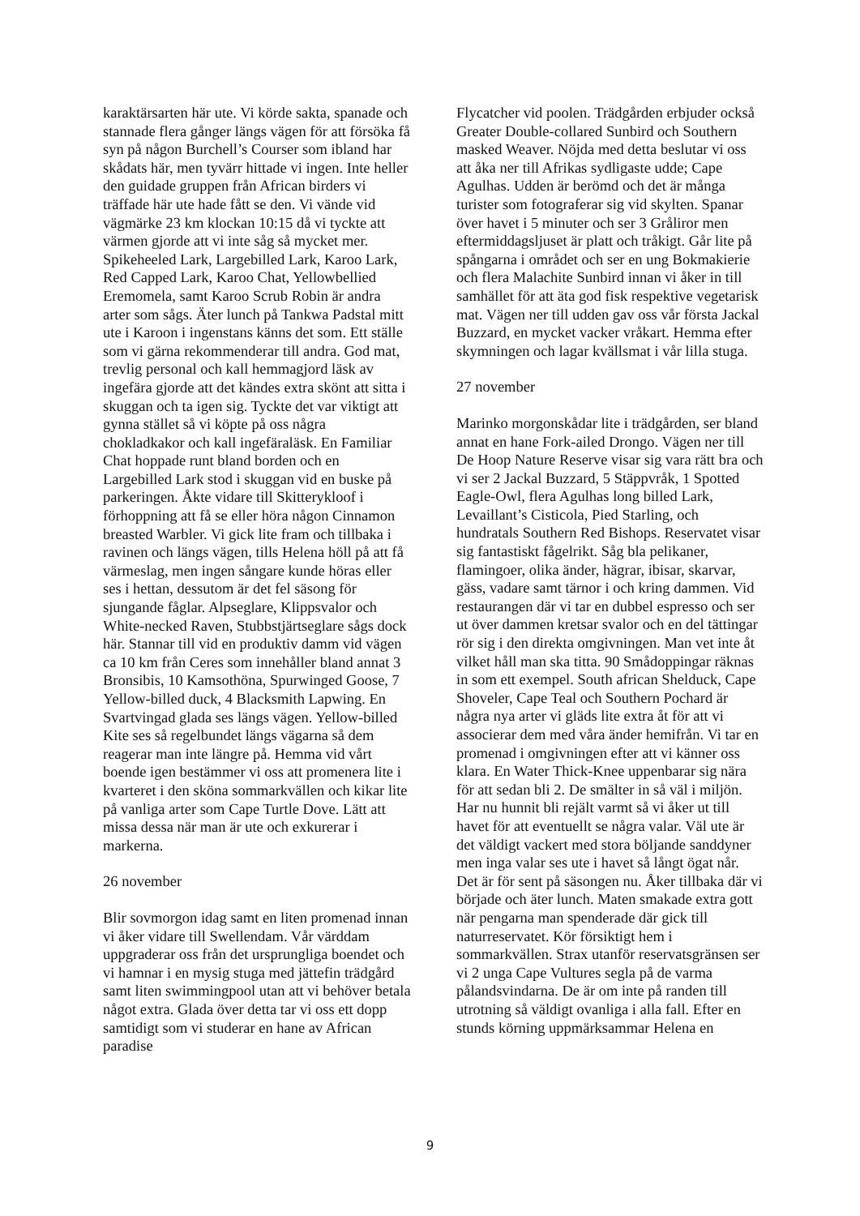karaktärsarten här ute. Vi körde sakta, spanade och stannade flera gånger längs vägen för att försöka få syn på någon Burchell’s Courser som ibland har skådats här, men tyvärr hittade vi ingen. Inte heller den guidade gruppen från African birders vi träffade här ute hade fått se den. Vi vände vid vägmärke 23 km klockan 10:15 då vi tyckte att värmen gjorde att vi inte såg så mycket mer. Spikeheeled Lark, Largebilled Lark, Karoo Lark, Red Capped Lark, Karoo Chat, Yellowbellied Eremomela, samt Karoo Scrub Robin är andra arter som sågs. Äter lunch på Tankwa Padstal mitt ute i Karoon i ingenstans känns det som. Ett ställe som vi gärna rekommenderar till andra. God mat, trevlig personal och kall hemmagjord läsk av ingefära gjorde att det kändes extra skönt att sitta i skuggan och ta igen sig. Tyckte det var viktigt att gynna stället så vi köpte på oss några chokladkakor och kall ingefäraläsk. En Familiar Chat hoppade runt bland borden och en Largebilled Lark stod i skuggan vid en buske på parkeringen. Åkte vidare till Skitterykloof i förhoppning att få se eller höra någon Cinnamon breasted Warbler. Vi gick lite fram och tillbaka i ravinen och längs vägen, tills Helena höll på att få värmeslag, men ingen sångare kunde höras eller ses i hettan, dessutom är det fel säsong för sjungande fåglar. Alpseglare, Klippsvalor och White-necked Raven, Stubbstjärtseglare sågs dock här. Stannar till vid en produktiv damm vid vägen ca 10 km från Ceres som innehåller bland annat 3 Bronsibis, 10 Kamsothöna, Spurwinged Goose, 7 Yellow-billed duck, 4 Blacksmith Lapwing. En Svartvingad glada ses längs vägen. Yellow-billed Kite ses så regelbundet längs vägarna så dem reagerar man inte längre på. Hemma vid vårt boende igen bestämmer vi oss att promenera lite i kvarteret i den sköna sommarkvällen och kikar lite på vanliga arter som Cape Turtle Dove. Lätt att missa dessa när man är ute och exkurerar i markerna.
26 november
Blir sovmorgon idag samt en liten promenad innan vi åker vidare till Swellendam. Vår värddam uppgraderar oss från det ursprungliga boendet och vi hamnar i en mysig stuga med jättefin trädgård samt liten swimmingpool utan att vi behöver betala något extra. Glada över detta tar vi oss ett dopp samtidigt som vi studerar en hane av African paradise
Flycatcher vid poolen. Trädgården erbjuder också Greater Double-collared Sunbird och Southern masked Weaver. Nöjda med detta beslutar vi oss att åka ner till Afrikas sydligaste udde; Cape Agulhas. Udden är berömd och det är många turister som fotograferar sig vid skylten. Spanar över havet i 5 minuter och ser 3 Gråliror men eftermiddagsljuset är platt och tråkigt. Går lite på spångarna i området och ser en ung Bokmakierie och flera Malachite Sunbird innan vi åker in till samhället för att äta god fisk respektive vegetarisk mat. Vägen ner till udden gav oss vår första Jackal Buzzard, en mycket vacker vråkart. Hemma efter skymningen och lagar kvällsmat i vår lilla stuga.
27 november
Marinko morgonskådar lite i trädgården, ser bland annat en hane Fork-ailed Drongo. Vägen ner till De Hoop Nature Reserve visar sig vara rätt bra och vi ser 2 Jackal Buzzard, 5 Stäppvråk, 1 Spotted Eagle-Owl, flera Agulhas long billed Lark, Levaillant’s Cisticola, Pied Starling, och hundratals Southern Red Bishops. Reservatet visar sig fantastiskt fågelrikt. Såg bla pelikaner, flamingoer, olika änder, hägrar, ibisar, skarvar, gäss, vadare samt tärnor i och kring dammen. Vid restaurangen där vi tar en dubbel espresso och ser ut över dammen kretsar svalor och en del tättingar rör sig i den direkta omgivningen. Man vet inte åt vilket håll man ska titta. 90 Smådoppingar räknas in som ett exempel. South african Shelduck, Cape Shoveler, Cape Teal och Southern Pochard är några nya arter vi gläds lite extra åt för att vi associerar dem med våra änder hemifrån. Vi tar en promenad i omgivningen efter att vi känner oss klara. En Water Thick-Knee uppenbarar sig nära för att sedan bli 2. De smälter in så väl i miljön. Har nu hunnit bli rejält varmt så vi åker ut till havet för att eventuellt se några valar. Väl ute är det väldigt vackert med stora böljande sanddyner men inga valar ses ute i havet så långt ögat når. Det är för sent på säsongen nu. Åker tillbaka där vi började och äter lunch. Maten smakade extra gott när pengarna man spenderade där gick till naturreservatet. Kör försiktigt hem i sommarkvällen. Strax utanför reservatsgränsen ser vi 2 unga Cape Vultures segla på de varma pålandsvindarna. De är om inte på randen till utrotning så väldigt ovanliga i alla fall. Efter en stunds körning uppmärksammar Helena en
9